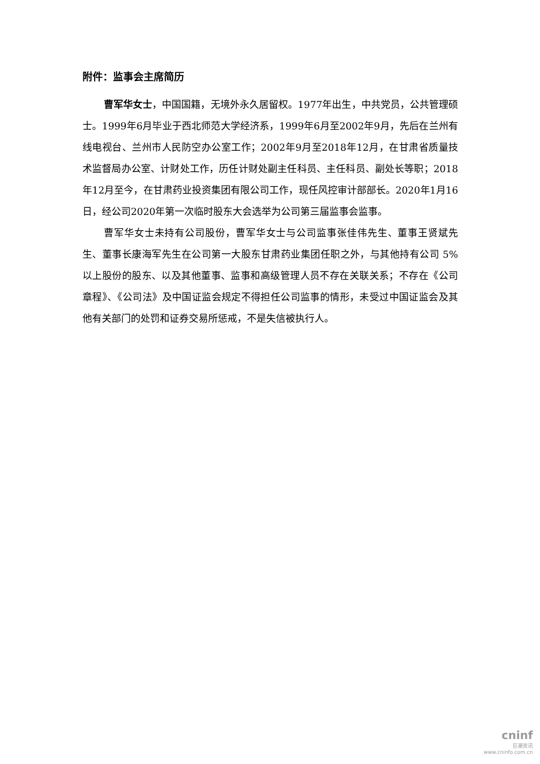附件：监事会主席简历
曹军华女士，中国国籍，无境外永久居留权。1977年出生，中共党员，公共管理硕士。1999年6月毕业于西北师范大学经济系，1999年6月至2002年9月，先后在兰州有线电视台、兰州市人民防空办公室工作；2002年9月至2018年12月，在甘肃省质量技术监督局办公室、计财处工作，历任计财处副主任科员、主任科员、副处长等职；2018年12月至今，在甘肃药业投资集团有限公司工作，现任风控审计部部长。2020年1月16日，经公司2020年第一次临时股东大会选举为公司第三届监事会监事。
曹军华女士未持有公司股份，曹军华女士与公司监事张佳伟先生、董事王贤斌先生、董事长康海军先生在公司第一大股东甘肃药业集团任职之外，与其他持有公司 5%以上股份的股东、以及其他董事、监事和高级管理人员不存在关联关系；不存在《公司章程》、《公司法》及中国证监会规定不得担任公司监事的情形，未受过中国证监会及其他有关部门的处罚和证券交易所惩戒，不是失信被执行人。
cninf
巨潮资讯
www.cninfo.com.cn